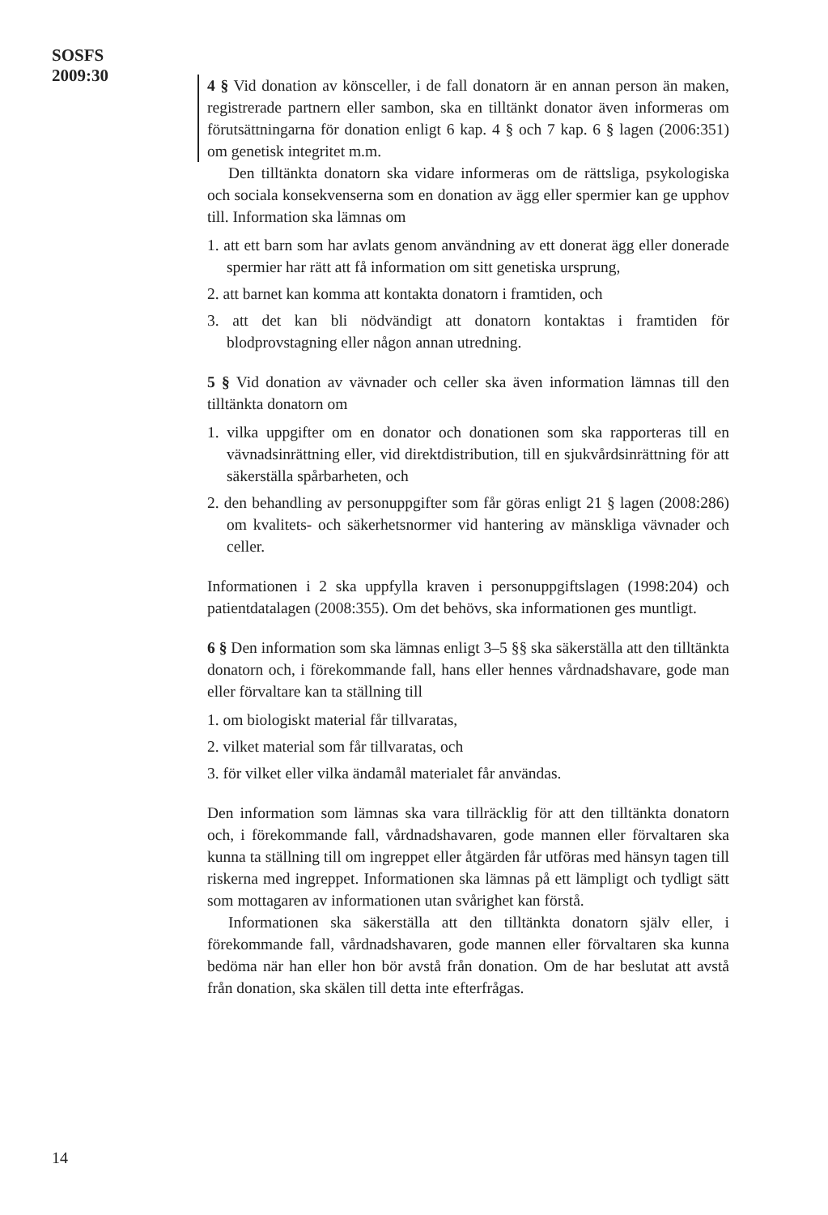SOSFS
2009:30
4 § Vid donation av könsceller, i de fall donatorn är en annan person än maken, registrerade partnern eller sambon, ska en tilltänkt donator även informeras om förutsättningarna för donation enligt 6 kap. 4 § och 7 kap. 6 § lagen (2006:351) om genetisk integritet m.m.
Den tilltänkta donatorn ska vidare informeras om de rättsliga, psykologiska och sociala konsekvenserna som en donation av ägg eller spermier kan ge upphov till. Information ska lämnas om
1. att ett barn som har avlats genom användning av ett donerat ägg eller donerade spermier har rätt att få information om sitt genetiska ursprung,
2. att barnet kan komma att kontakta donatorn i framtiden, och
3. att det kan bli nödvändigt att donatorn kontaktas i framtiden för blodprovstagning eller någon annan utredning.
5 § Vid donation av vävnader och celler ska även information lämnas till den tilltänkta donatorn om
1. vilka uppgifter om en donator och donationen som ska rapporteras till en vävnadsinrättning eller, vid direktdistribution, till en sjukvårdsinrättning för att säkerställa spårbarheten, och
2. den behandling av personuppgifter som får göras enligt 21 § lagen (2008:286) om kvalitets- och säkerhetsnormer vid hantering av mänskliga vävnader och celler.
Informationen i 2 ska uppfylla kraven i personuppgiftslagen (1998:204) och patientdatalagen (2008:355). Om det behövs, ska informationen ges muntligt.
6 § Den information som ska lämnas enligt 3–5 §§ ska säkerställa att den tilltänkta donatorn och, i förekommande fall, hans eller hennes vårdnadshavare, gode man eller förvaltare kan ta ställning till
1. om biologiskt material får tillvaratas,
2. vilket material som får tillvaratas, och
3. för vilket eller vilka ändamål materialet får användas.
Den information som lämnas ska vara tillräcklig för att den tilltänkta donatorn och, i förekommande fall, vårdnadshavaren, gode mannen eller förvaltaren ska kunna ta ställning till om ingreppet eller åtgärden får utföras med hänsyn tagen till riskerna med ingreppet. Informationen ska lämnas på ett lämpligt och tydligt sätt som mottagaren av informationen utan svårighet kan förstå.
Informationen ska säkerställa att den tilltänkta donatorn själv eller, i förekommande fall, vårdnadshavaren, gode mannen eller förvaltaren ska kunna bedöma när han eller hon bör avstå från donation. Om de har beslutat att avstå från donation, ska skälen till detta inte efterfrågas.
14